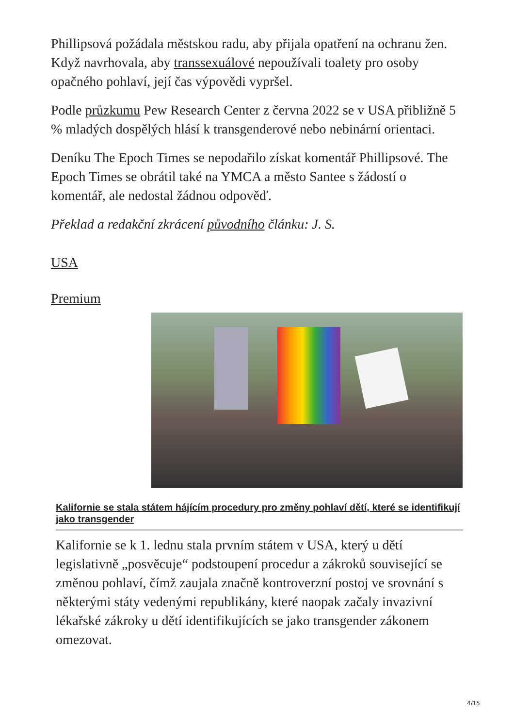Phillipsová požádala městskou radu, aby přijala opatření na ochranu žen. Když navrhovala, aby transsexuálové nepoužívali toalety pro osoby opačného pohlaví, její čas výpovědi vypršel.
Podle průzkumu Pew Research Center z června 2022 se v USA přibližně 5 % mladých dospělých hlásí k transgenderové nebo nebinární orientaci.
Deníku The Epoch Times se nepodařilo získat komentář Phillipsové. The Epoch Times se obrátil také na YMCA a město Santee s žádostí o komentář, ale nedostal žádnou odpověď.
Překlad a redakční zkrácení původního článku: J. S.
USA
Premium
Kalifornie se stala státem hájícím procedury pro změny pohlaví dětí, které se identifikují jako transgender
Kalifornie se k 1. lednu stala prvním státem v USA, který u dětí legislativně „posvěcuje“ podstoupení procedur a zákroků související se změnou pohlaví, čímž zaujala značně kontroverzní postoj ve srovnání s některými státy vedenými republikány, které naopak začaly invazivní lékařské zákroky u dětí identifikujících se jako transgender zákonem omezovat.
4/15